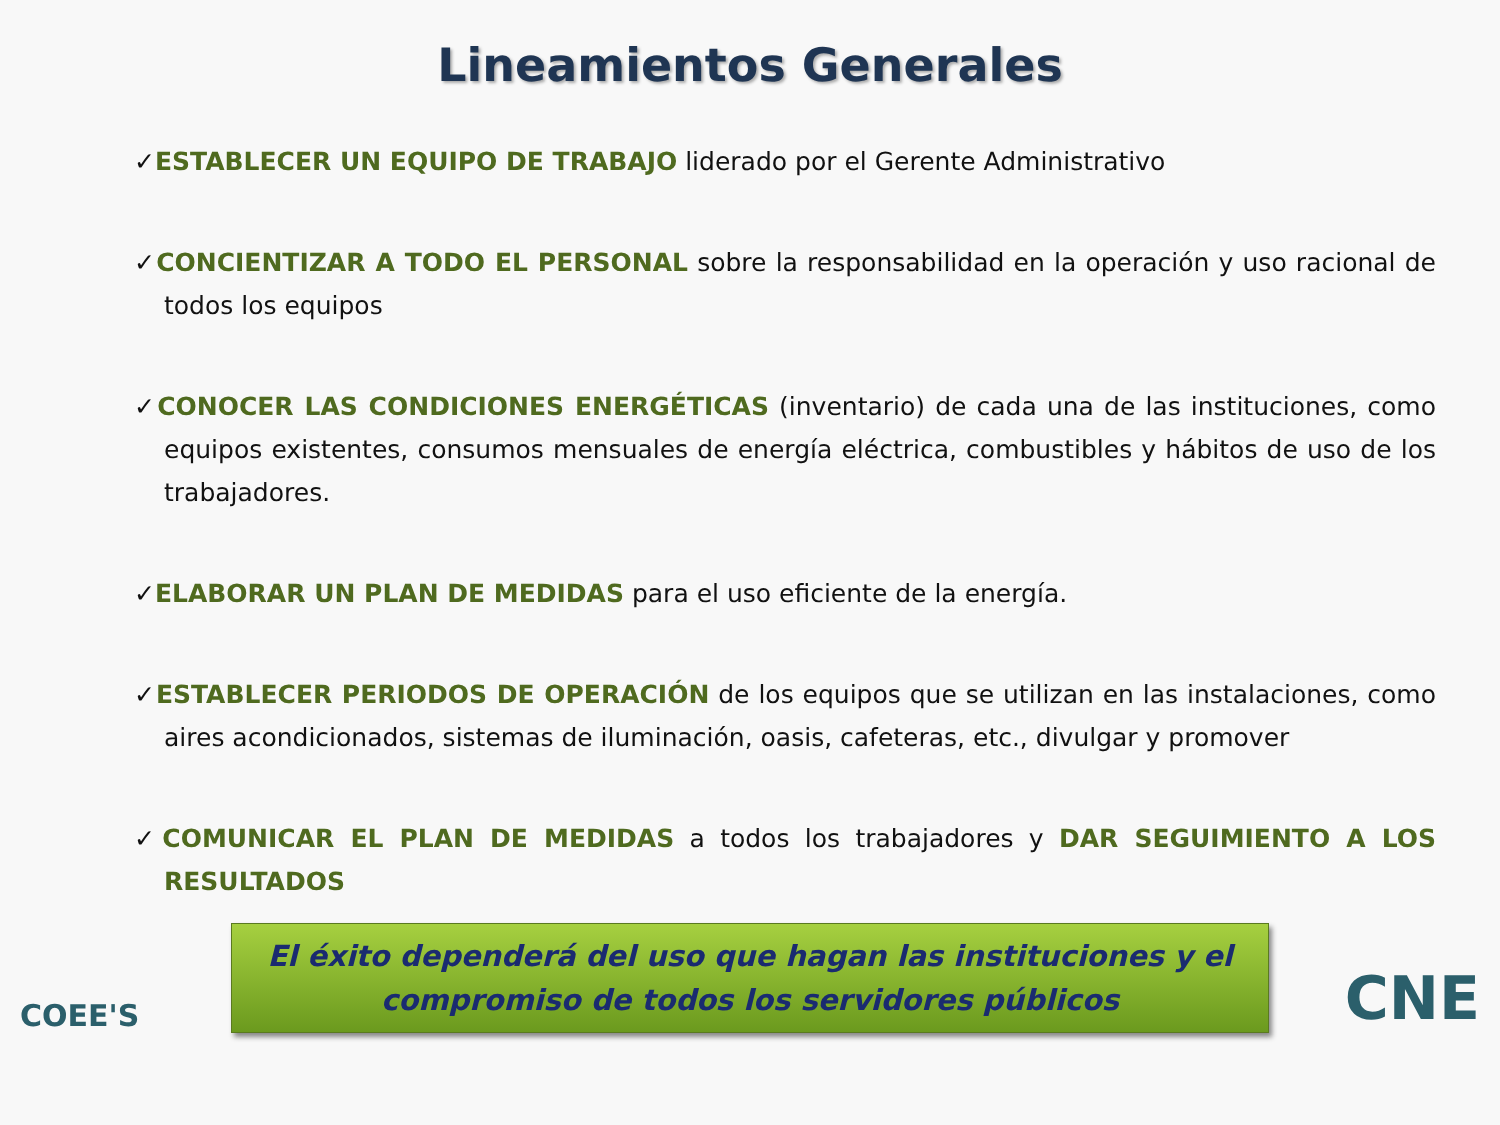Lineamientos Generales
✓ESTABLECER UN EQUIPO DE TRABAJO liderado por el Gerente Administrativo
✓CONCIENTIZAR A TODO EL PERSONAL sobre la responsabilidad en la operación y uso racional de todos los equipos
✓CONOCER LAS CONDICIONES ENERGÉTICAS (inventario) de cada una de las instituciones, como equipos existentes, consumos mensuales de energía eléctrica, combustibles y hábitos de uso de los trabajadores.
✓ELABORAR UN PLAN DE MEDIDAS para el uso eficiente de la energía.
✓ESTABLECER PERIODOS DE OPERACIÓN de los equipos que se utilizan en las instalaciones, como aires acondicionados, sistemas de iluminación, oasis, cafeteras, etc., divulgar y promover
✓COMUNICAR EL PLAN DE MEDIDAS a todos los trabajadores y DAR SEGUIMIENTO A LOS RESULTADOS
El éxito dependerá del uso que hagan las instituciones y el
compromiso de todos los servidores públicos
COEE'S
CNE